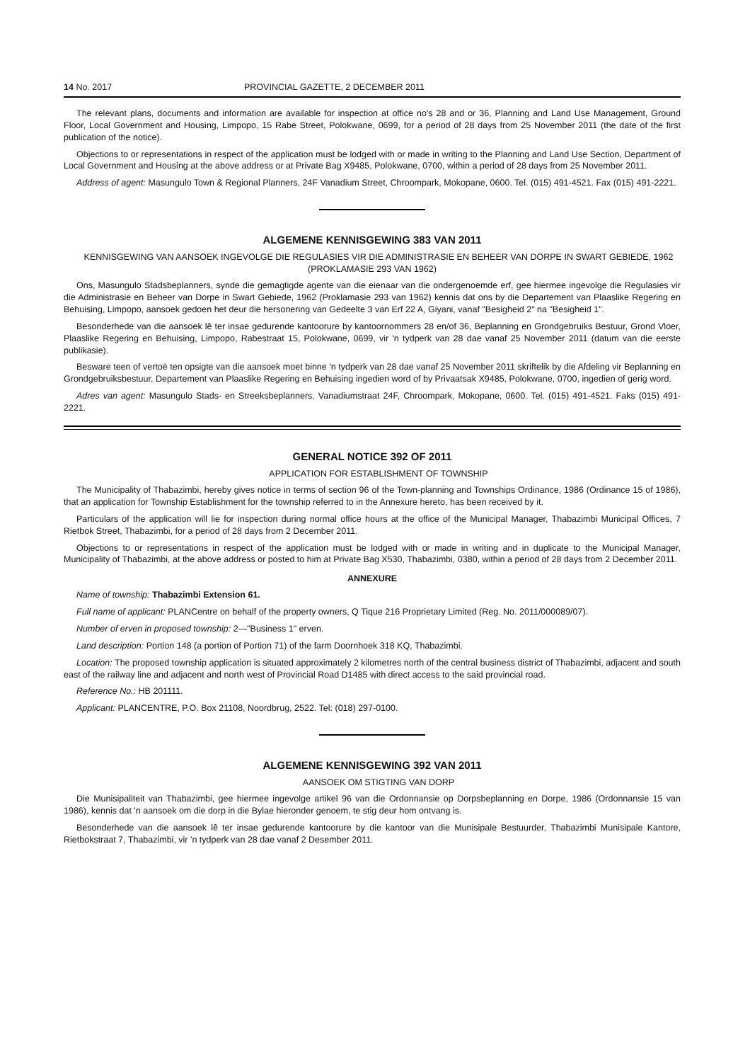14 No. 2017 PROVINCIAL GAZETTE, 2 DECEMBER 2011
The relevant plans, documents and information are available for inspection at office no's 28 and or 36, Planning and Land Use Management, Ground Floor, Local Government and Housing, Limpopo, 15 Rabe Street, Polokwane, 0699, for a period of 28 days from 25 November 2011 (the date of the first publication of the notice).
Objections to or representations in respect of the application must be lodged with or made in writing to the Planning and Land Use Section, Department of Local Government and Housing at the above address or at Private Bag X9485, Polokwane, 0700, within a period of 28 days from 25 November 2011.
Address of agent: Masungulo Town & Regional Planners, 24F Vanadium Street, Chroompark, Mokopane, 0600. Tel. (015) 491-4521. Fax (015) 491-2221.
ALGEMENE KENNISGEWING 383 VAN 2011
KENNISGEWING VAN AANSOEK INGEVOLGE DIE REGULASIES VIR DIE ADMINISTRASIE EN BEHEER VAN DORPE IN SWART GEBIEDE, 1962 (PROKLAMASIE 293 VAN 1962)
Ons, Masungulo Stadsbeplanners, synde die gemagtigde agente van die eienaar van die ondergenoemde erf, gee hiermee ingevolge die Regulasies vir die Administrasie en Beheer van Dorpe in Swart Gebiede, 1962 (Proklamasie 293 van 1962) kennis dat ons by die Departement van Plaaslike Regering en Behuising, Limpopo, aansoek gedoen het deur die hersonering van Gedeelte 3 van Erf 22 A, Giyani, vanaf "Besigheid 2" na "Besigheid 1".
Besonderhede van die aansoek lê ter insae gedurende kantoorure by kantoornommers 28 en/of 36, Beplanning en Grondgebruiks Bestuur, Grond Vloer, Plaaslike Regering en Behuising, Limpopo, Rabestraat 15, Polokwane, 0699, vir 'n tydperk van 28 dae vanaf 25 November 2011 (datum van die eerste publikasie).
Besware teen of vertoë ten opsigte van die aansoek moet binne 'n tydperk van 28 dae vanaf 25 November 2011 skriftelik by die Afdeling vir Beplanning en Grondgebruiksbestuur, Departement van Plaaslike Regering en Behuising ingedien word of by Privaatsak X9485, Polokwane, 0700, ingedien of gerig word.
Adres van agent: Masungulo Stads- en Streeksbeplanners, Vanadiumstraat 24F, Chroompark, Mokopane, 0600. Tel. (015) 491-4521. Faks (015) 491-2221.
GENERAL NOTICE 392 OF 2011
APPLICATION FOR ESTABLISHMENT OF TOWNSHIP
The Municipality of Thabazimbi, hereby gives notice in terms of section 96 of the Town-planning and Townships Ordinance, 1986 (Ordinance 15 of 1986), that an application for Township Establishment for the township referred to in the Annexure hereto, has been received by it.
Particulars of the application will lie for inspection during normal office hours at the office of the Municipal Manager, Thabazimbi Municipal Offices, 7 Rietbok Street, Thabazimbi, for a period of 28 days from 2 December 2011.
Objections to or representations in respect of the application must be lodged with or made in writing and in duplicate to the Municipal Manager, Municipality of Thabazimbi, at the above address or posted to him at Private Bag X530, Thabazimbi, 0380, within a period of 28 days from 2 December 2011.
ANNEXURE
Name of township: Thabazimbi Extension 61.
Full name of applicant: PLANCentre on behalf of the property owners, Q Tique 216 Proprietary Limited (Reg. No. 2011/000089/07).
Number of erven in proposed township: 2—"Business 1" erven.
Land description: Portion 148 (a portion of Portion 71) of the farm Doornhoek 318 KQ, Thabazimbi.
Location: The proposed township application is situated approximately 2 kilometres north of the central business district of Thabazimbi, adjacent and south east of the railway line and adjacent and north west of Provincial Road D1485 with direct access to the said provincial road.
Reference No.: HB 201111.
Applicant: PLANCENTRE, P.O. Box 21108, Noordbrug, 2522. Tel: (018) 297-0100.
ALGEMENE KENNISGEWING 392 VAN 2011
AANSOEK OM STIGTING VAN DORP
Die Munisipaliteit van Thabazimbi, gee hiermee ingevolge artikel 96 van die Ordonnansie op Dorpsbeplanning en Dorpe, 1986 (Ordonnansie 15 van 1986), kennis dat 'n aansoek om die dorp in die Bylae hieronder genoem, te stig deur hom ontvang is.
Besonderhede van die aansoek lê ter insae gedurende kantoorure by die kantoor van die Munisipale Bestuurder, Thabazimbi Munisipale Kantore, Rietbokstraat 7, Thabazimbi, vir 'n tydperk van 28 dae vanaf 2 Desember 2011.